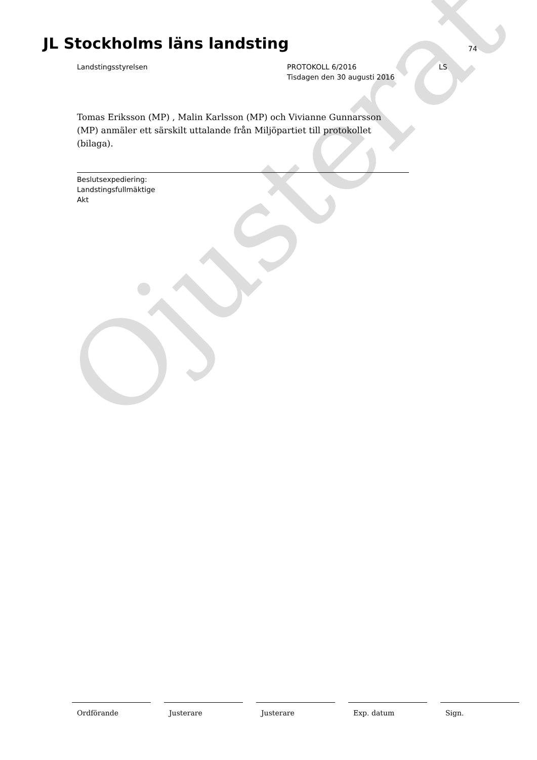Ojusterat
JL Stockholms läns landsting 74
Landstingsstyrelsen PROTOKOLL 6/2016
Tisdagen den 30 augusti 2016
LS
Tomas Eriksson (MP) , Malin Karlsson (MP) och Vivianne Gunnarsson (MP) anmäler ett särskilt uttalande från Miljöpartiet till protokollet (bilaga).
Beslutsexpediering:
Landstingsfullmäktige
Akt
Ordförande Justerare Justerare Exp. datum Sign.